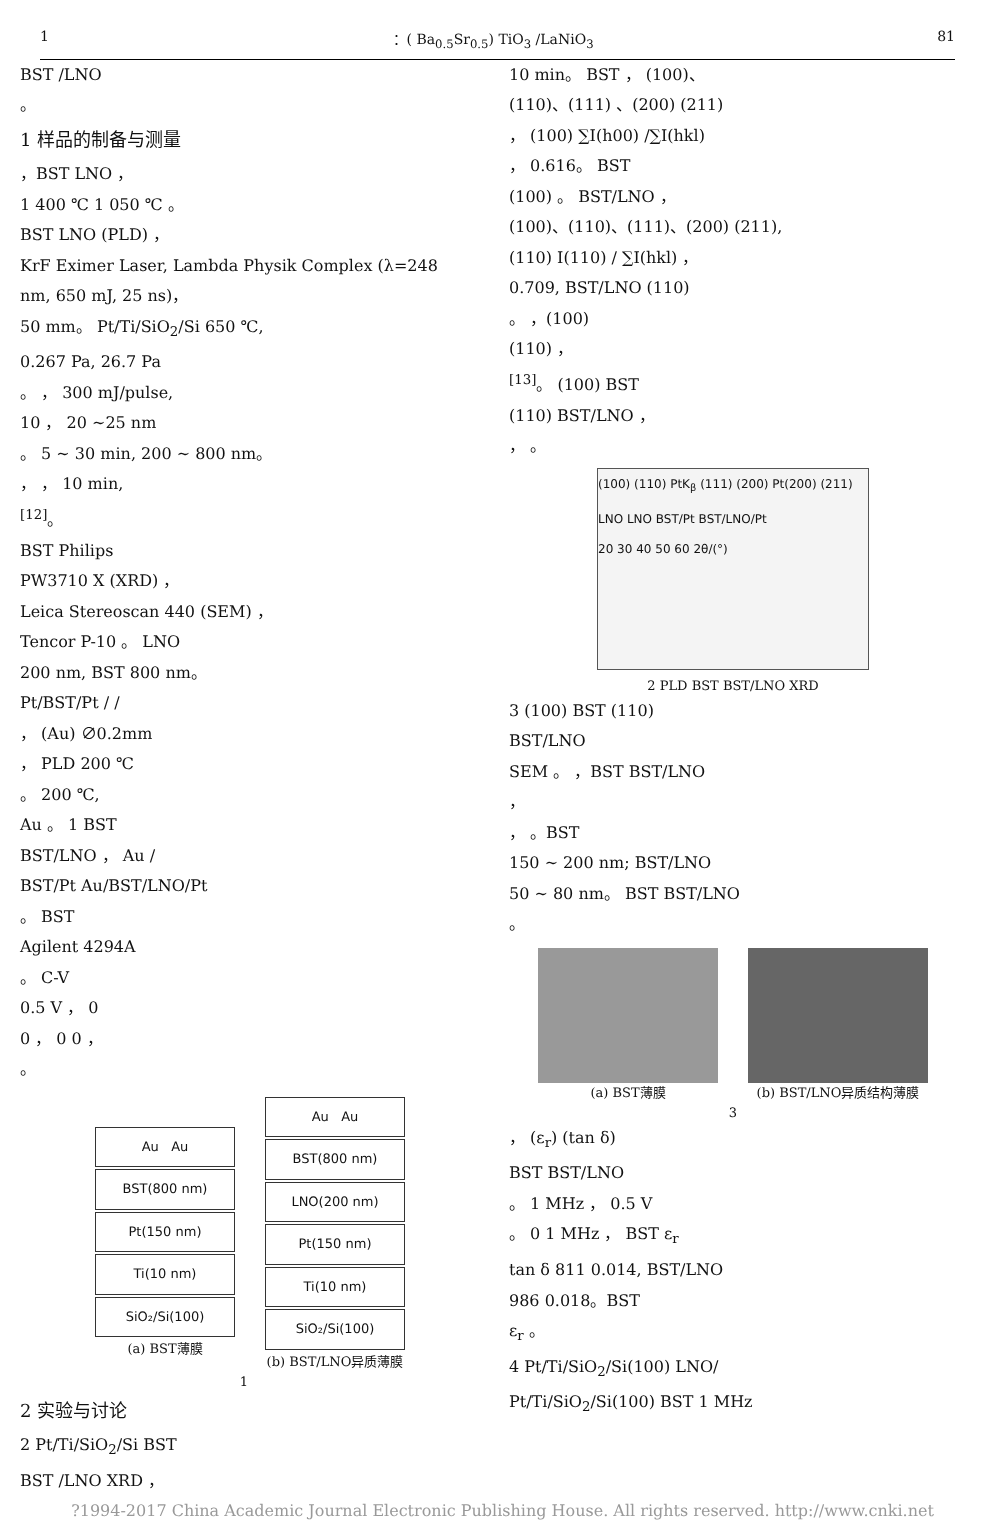1 ：( Ba<sub>0.5</sub>Sr<sub>0.5</sub>) TiO<sub>3</sub> /LaNiO<sub>3</sub> 81
BST /LNO
。
1 样品的制备与测量
，BST LNO ，
1 400 ℃ 1 050 ℃ 。
BST LNO (PLD) ，
KrF Eximer Laser, Lambda Physik Complex (λ=248 nm, 650 mJ, 25 ns)，
50 mm。 Pt/Ti/SiO<sub>2</sub>/Si 650 ℃,
0.267 Pa, 26.7 Pa
。 ， 300 mJ/pulse,
10 ， 20 ~25 nm
。 5 ~ 30 min, 200 ~ 800 nm。
， ， 10 min,
<sup>[12]</sup>。
BST Philips
PW3710 X (XRD) ，
Leica Stereoscan 440 (SEM) ，
Tencor P-10 。 LNO
200 nm, BST 800 nm。
Pt/BST/Pt / /
， (Au) ∅0.2mm
， PLD 200 ℃
。 200 ℃,
Au 。 1 BST
BST/LNO ， Au /
BST/Pt Au/BST/LNO/Pt
。 BST
Agilent 4294A
。 C-V
0.5 V ， 0
0 ， 0 0 ，
。
Au Au
BST(800 nm)
Pt(150 nm)
Ti(10 nm)
SiO₂/Si(100)
(a) BST薄膜
Au Au
BST(800 nm)
LNO(200 nm)
Pt(150 nm)
Ti(10 nm)
SiO₂/Si(100)
(b) BST/LNO异质薄膜
1
2 实验与讨论
2 Pt/Ti/SiO<sub>2</sub>/Si BST
BST /LNO XRD ，
10 min。 BST ， (100)、
(110)、(111) 、(200) (211)
， (100) ∑I(h00) /∑I(hkl)
， 0.616。 BST
(100) 。 BST/LNO ，
(100)、(110)、(111)、(200) (211),
(110) I(110) / ∑I(hkl) ，
0.709, BST/LNO (110)
。 ，(100)
(110) ，
<sup>[13]</sup>。 (100) BST
(110) BST/LNO ，
， 。
(100) (110) PtK<sub>β</sub> (111) (200) Pt(200) (211) LNO LNO BST/Pt BST/LNO/Pt
20 30 40 50 60 2θ/(°)
2 PLD BST BST/LNO XRD
3 (100) BST (110)
BST/LNO
SEM 。 ，BST BST/LNO
，
， 。BST
150 ~ 200 nm; BST/LNO
50 ~ 80 nm。 BST BST/LNO
。
(a) BST薄膜 (b) BST/LNO异质结构薄膜
3
， (ε<sub>r</sub>) (tan δ)
BST BST/LNO
。 1 MHz ， 0.5 V
。 0 1 MHz ， BST ε<sub>r</sub>
tan δ 811 0.014, BST/LNO
986 0.018。BST
ε<sub>r</sub> 。
4 Pt/Ti/SiO<sub>2</sub>/Si(100) LNO/
Pt/Ti/SiO<sub>2</sub>/Si(100) BST 1 MHz
?1994-2017 China Academic Journal Electronic Publishing House. All rights reserved. http://www.cnki.net